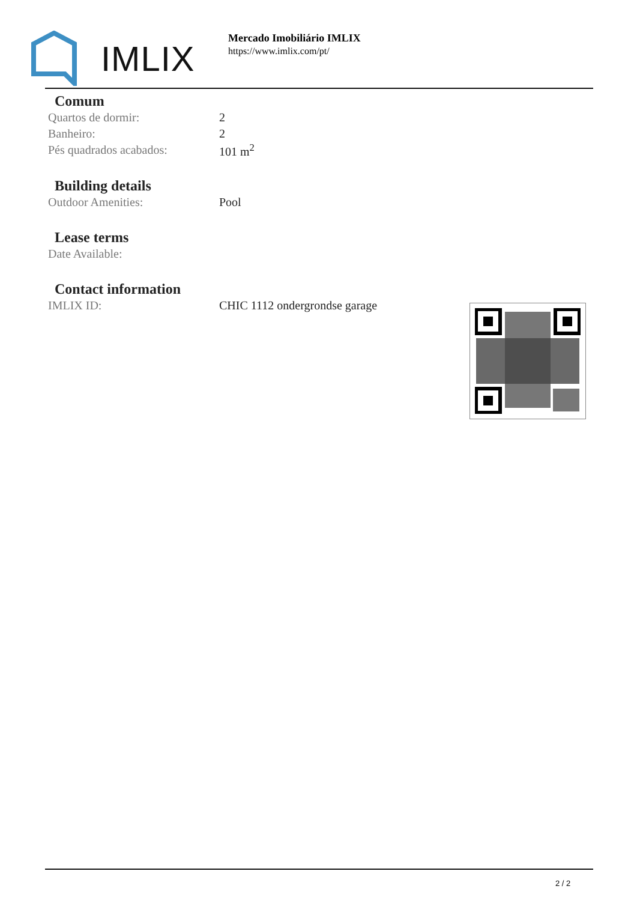IMLIX
Mercado Imobiliário IMLIX
https://www.imlix.com/pt/
Comum
| Quartos de dormir: | 2 |
| Banheiro: | 2 |
| Pés quadrados acabados: | 101 m<sup>2</sup> |
Building details
| Outdoor Amenities: | Pool |
Lease terms
| Date Available: | |
Contact information
| IMLIX ID: | CHIC 1112 ondergrondse garage |
2 / 2